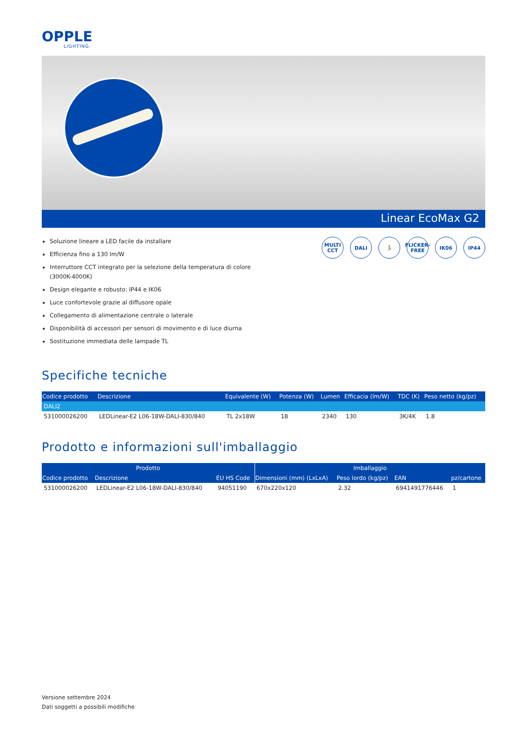OPPLE
LIGHTING.
Linear EcoMax G2
Soluzione lineare a LED facile da installare
Efficienza fino a 130 lm/W
Interruttore CCT integrato per la selezione della temperatura di colore (3000K-4000K)
Design elegante e robusto: IP44 e IK06
Luce confortevole grazie al diffusore opale
Collegamento di alimentazione centrale o laterale
Disponibilità di accessori per sensori di movimento e di luce diurna
Sostituzione immediata delle lampade TL
MULTI
CCT
DALI 🏃 FLICKER-FREE
IK06 IP44
Specifiche tecniche
| Codice prodotto | Descrizione | Equivalente (W) | Potenza (W) | Lumen | Efficacia (lm/W) | TDC (K) | Peso netto (kg/pz) |
| --- | --- | --- | --- | --- | --- | --- | --- |
| DALI2 | | | | | | | |
| 531000026200 | LEDLinear-E2 L06-18W-DALI-830/840 | TL 2x18W | 18 | 2340 | 130 | 3K/4K | 1.8 |
Prodotto e informazioni sull'imballaggio
| Prodotto | | | Imballaggio | | | |
| --- | --- | --- | --- | --- | --- | --- |
| Codice prodotto | Descrizione | EU HS Code | Dimensioni (mm) (LxLxA) | Peso lordo (kg/pz) | EAN | pz/cartone |
| 531000026200 | LEDLinear-E2 L06-18W-DALI-830/840 | 94051190 | 670x220x120 | 2.32 | 6941491776446 | 1 |
Versione settembre 2024
Dati soggetti a possibili modifiche